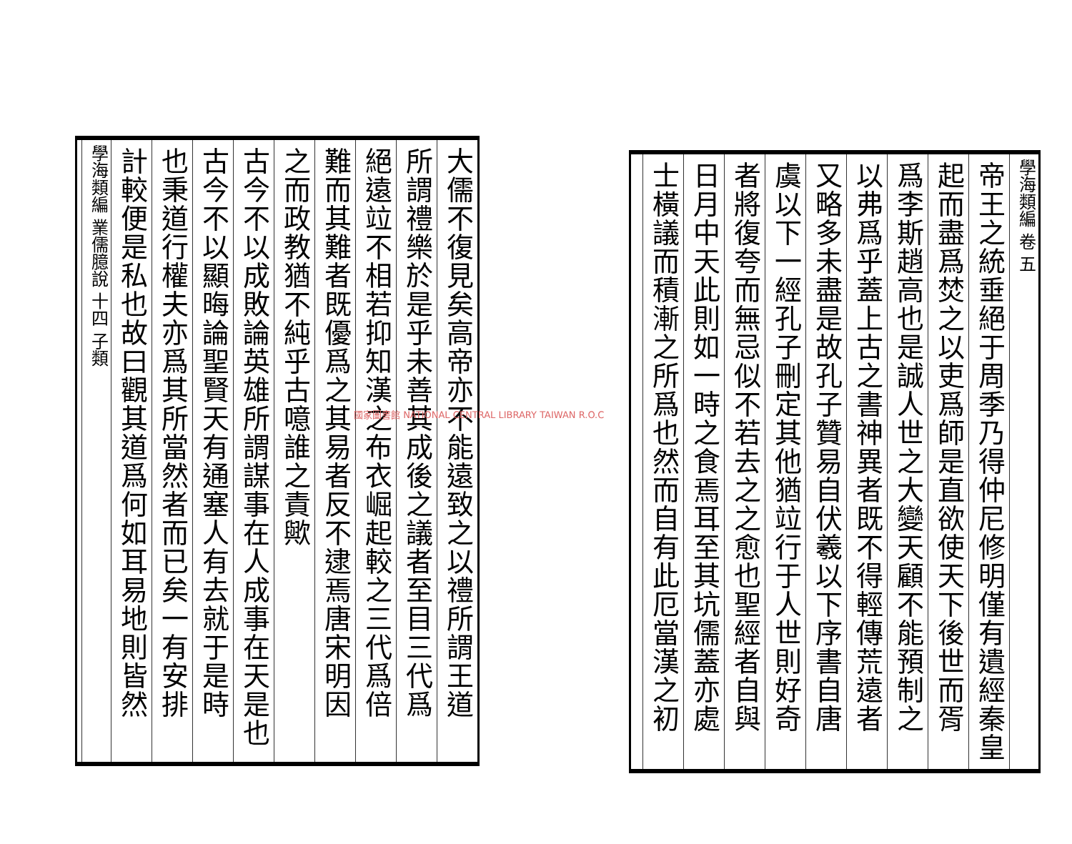學海類編 卷 五
帝王之統垂絕于周季乃得仲尼修明僅有遺經秦皇
起而盡爲焚之以吏爲師是直欲使天下後世而胥
爲李斯趙高也是誠人世之大變天顧不能預制之
以弗爲乎蓋上古之書神異者既不得輕傳荒遠者
又略多未盡是故孔子贊易自伏羲以下序書自唐
虞以下一經孔子刪定其他猶竝行于人世則好奇
者將復夸而無忌似不若去之之愈也聖經者自與
日月中天此則如一時之食焉耳至其坑儒蓋亦處
士橫議而積漸之所爲也然而自有此厄當漢之初
大儒不復見矣高帝亦不能遠致之以禮所謂王道
所謂禮樂於是乎未善其成後之議者至目三代爲
絕遠竝不相若抑知漢之布衣崛起較之三代爲倍
難而其難者既優爲之其易者反不逮焉唐宋明因
之而政教猶不純乎古噫誰之責歟
古今不以成敗論英雄所謂謀事在人成事在天是也
古今不以顯晦論聖賢天有通塞人有去就于是時
也秉道行權夫亦爲其所當然者而已矣一有安排
計較便是私也故曰觀其道爲何如耳易地則皆然
學海類編 業儒臆說 十四 子類
國家圖書館 NATIONAL CENTRAL LIBRARY TAIWAN R.O.C